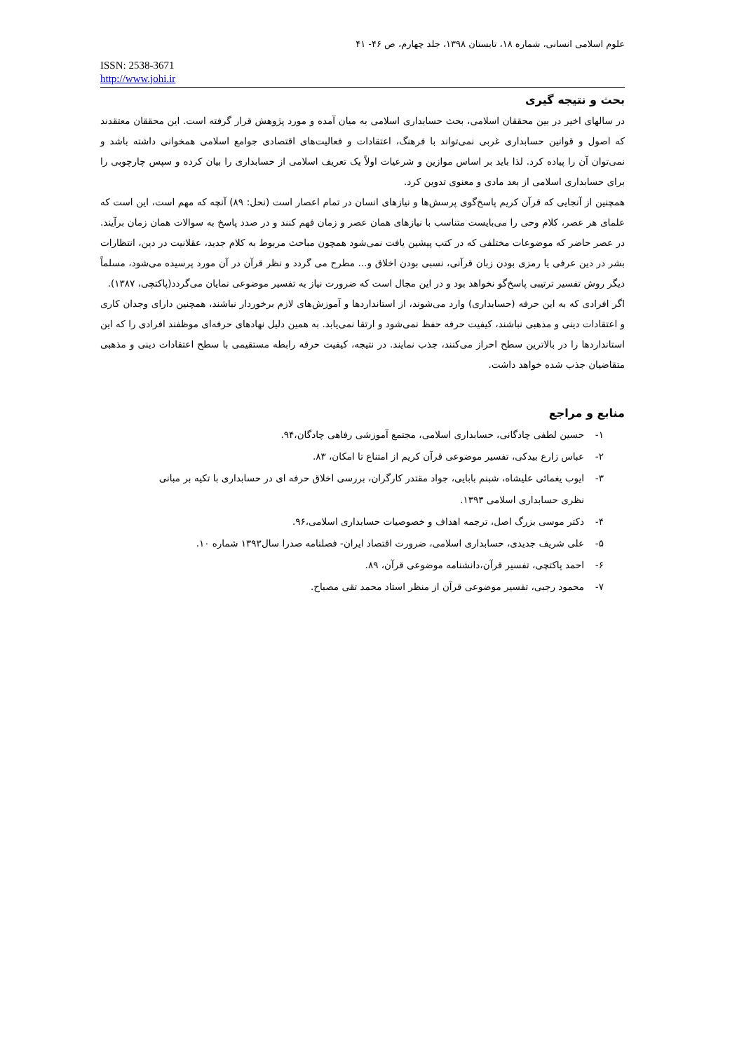علوم اسلامی انسانی، شماره ۱۸، تابستان ۱۳۹۸، جلد چهارم، ص ۴۶- ۴۱
ISSN: 2538-3671
http://www.johi.ir
بحث و نتیجه گیری
در سالهای اخیر در بین محققان اسلامی، بحث حسابداری اسلامی به میان آمده و مورد پژوهش قرار گرفته است. این محققان معتقدند که اصول و قوانین حسابداری غربی نمی‌تواند با فرهنگ، اعتقادات و فعالیت‌های اقتصادی جوامع اسلامی همخوانی داشته باشد و نمی‌توان آن را پیاده کرد. لذا باید بر اساس موازین و شرعیات اولاً یک تعریف اسلامی از حسابداری را بیان کرده و سپس چارچوبی را برای حسابداری اسلامی از بعد مادی و معنوی تدوین کرد.
همچنین از آنجایی که قرآن کریم پاسخ‌گوی پرسش‌ها و نیازهای انسان در تمام اعصار است (نحل: ۸۹) آنچه که مهم است، این است که علمای هر عصر، کلام وحی را می‌بایست متناسب با نیازهای همان عصر و زمان فهم کنند و در صدد پاسخ به سوالات همان زمان برآیند. در عصر حاضر که موضوعات مختلفی که در کتب پیشین یافت نمی‌شود همچون مباحث مربوط به کلام جدید، عقلانیت در دین، انتظارات بشر در دین عرفی یا رمزی بودن زبان قرآنی، نسبی بودن اخلاق و... مطرح می گردد و نظر قرآن در آن مورد پرسیده می‌شود، مسلماً دیگر روش تفسیر ترتیبی پاسخ‌گو نخواهد بود و در این مجال است که ضرورت نیاز به تفسیر موضوعی نمایان می‌گردد(پاکتچی، ۱۳۸۷).
اگر افرادی که به این حرفه (حسابداری) وارد می‌شوند، از استانداردها و آموزش‌های لازم برخوردار نباشند، همچنین دارای وجدان کاری و اعتقادات دینی و مذهبی نباشند، کیفیت حرفه حفظ نمی‌شود و ارتقا نمی‌یابد. به همین دلیل نهادهای حرفه‌ای موظفند افرادی را که این استانداردها را در بالاترین سطح احراز می‌کنند، جذب نمایند. در نتیجه، کیفیت حرفه رابطه مستقیمی با سطح اعتقادات دینی و مذهبی متقاضیان جذب شده خواهد داشت.
منابع و مراجع
۱- حسین لطفی چادگانی، حسابداری اسلامی، مجتمع آموزشی رفاهی چادگان،۹۴.
۲- عباس زارع بیدکی، تفسیر موضوعی قرآن کریم از امتناع تا امکان، ۸۳.
۳- ایوب یغمائی علیشاه، شبنم بابایی، جواد مقتدر کارگران، بررسی اخلاق حرفه ای در حسابداری با تکیه بر مبانی
نظری حسابداری اسلامی ۱۳۹۳.
۴- دکتر موسی بزرگ اصل، ترجمه اهداف و خصوصیات حسابداری اسلامی،۹۶.
۵- علی شریف جدیدی، حسابداری اسلامی، ضرورت اقتصاد ایران- فصلنامه صدرا سال۱۳۹۳ شماره ۱۰.
۶- احمد پاکتچی، تفسیر قرآن،دانشنامه موضوعی قرآن، ۸۹.
۷- محمود رجبی، تفسیر موضوعی قرآن از منظر استاد محمد تقی مصباح.